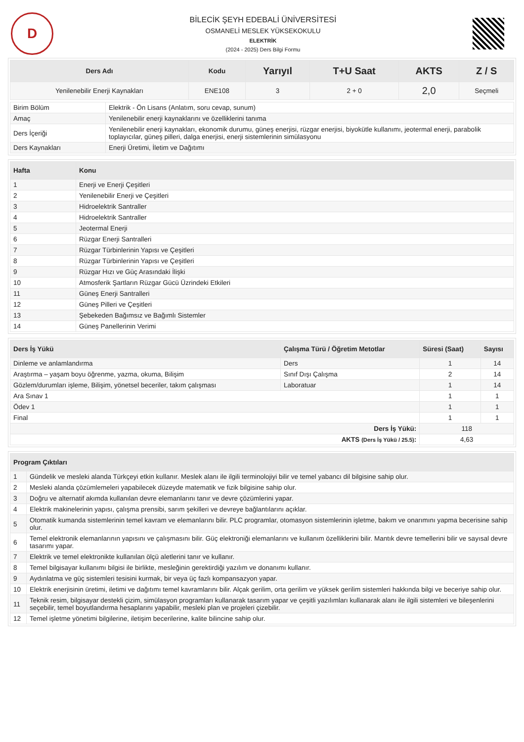D
BİLECİK ŞEYH EDEBALİ ÜNİVERSİTESİ
OSMANELİ MESLEK YÜKSEKOKULU
ELEKTRİK
(2024 - 2025) Ders Bilgi Formu
| Ders Adı | Kodu | Yarıyıl | T+U Saat | AKTS | Z / S |
| --- | --- | --- | --- | --- | --- |
| Yenilenebilir Enerji Kaynakları | ENE108 | 3 | 2 + 0 | 2,0 | Seçmeli |
| Birim Bölüm | Elektrik - Ön Lisans (Anlatım, soru cevap, sunum) |
| Amaç | Yenilenebilir enerji kaynaklarını ve özelliklerini tanıma |
| Ders İçeriği | Yenilenebilir enerji kaynakları, ekonomik durumu, güneş enerjisi, rüzgar enerjisi, biyokütle kullanımı, jeotermal enerji, parabolik toplayıcılar, güneş pilleri, dalga enerjisi, enerji sistemlerinin simülasyonu |
| Ders Kaynakları | Enerji Üretimi, İletim ve Dağıtımı |
| Hafta | Konu |
| --- | --- |
| 1 | Enerji ve Enerji Çeşitleri |
| 2 | Yenilenebilir Enerji ve Çeşitleri |
| 3 | Hidroelektrik Santraller |
| 4 | Hidroelektrik Santraller |
| 5 | Jeotermal Enerji |
| 6 | Rüzgar Enerji Santralleri |
| 7 | Rüzgar Türbinlerinin Yapısı ve Çeşitleri |
| 8 | Rüzgar Türbinlerinin Yapısı ve Çeşitleri |
| 9 | Rüzgar Hızı ve Güç Arasındaki İlişki |
| 10 | Atmosferik Şartların Rüzgar Gücü Üzrindeki Etkileri |
| 11 | Güneş Enerji Santralleri |
| 12 | Güneş Pilleri ve Çeşitleri |
| 13 | Şebekeden Bağımsız ve Bağımlı Sistemler |
| 14 | Güneş Panellerinin Verimi |
| Ders İş Yükü | Çalışma Türü / Öğretim Metotlar | Süresi (Saat) | Sayısı |
| --- | --- | --- | --- |
| Dinleme ve anlamlandırma | Ders | 1 | 14 |
| Araştırma – yaşam boyu öğrenme, yazma, okuma, Bilişim | Sınıf Dışı Çalışma | 2 | 14 |
| Gözlem/durumları işleme, Bilişim, yönetsel beceriler, takım çalışması | Laboratuar | 1 | 14 |
| Ara Sınav 1 | | 1 | 1 |
| Ödev 1 | | 1 | 1 |
| Final | | 1 | 1 |
| Ders İş Yükü: | | 118 | |
| AKTS (Ders İş Yükü / 25.5) : | | 4,63 | |
| Program Çıktıları | |
| --- | --- |
| 1 | Gündelik ve mesleki alanda Türkçeyi etkin kullanır. Meslek alanı ile ilgili terminolojiyi bilir ve temel yabancı dil bilgisine sahip olur. |
| 2 | Mesleki alanda çözümlemeleri yapabilecek düzeyde matematik ve fizik bilgisine sahip olur. |
| 3 | Doğru ve alternatif akımda kullanılan devre elemanlarını tanır ve devre çözümlerini yapar. |
| 4 | Elektrik makinelerinin yapısı, çalışma prensibi, sarım şekilleri ve devreye bağlantılarını açıklar. |
| 5 | Otomatik kumanda sistemlerinin temel kavram ve elemanlarını bilir. PLC programlar, otomasyon sistemlerinin işletme, bakım ve onarımını yapma becerisine sahip olur. |
| 6 | Temel elektronik elemanlarının yapısını ve çalışmasını bilir. Güç elektroniği elemanlarını ve kullanım özelliklerini bilir. Mantık devre temellerini bilir ve sayısal devre tasarımı yapar. |
| 7 | Elektrik ve temel elektronikte kullanılan ölçü aletlerini tanır ve kullanır. |
| 8 | Temel bilgisayar kullanımı bilgisi ile birlikte, mesleğinin gerektirdiği yazılım ve donanımı kullanır. |
| 9 | Aydınlatma ve güç sistemleri tesisini kurmak, bir veya üç fazlı kompansazyon yapar. |
| 10 | Elektrik enerjisinin üretimi, iletimi ve dağıtımı temel kavramlarını bilir. Alçak gerilim, orta gerilim ve yüksek gerilim sistemleri hakkında bilgi ve beceriye sahip olur. |
| 11 | Teknik resim, bilgisayar destekli çizim, simülasyon programları kullanarak tasarım yapar ve çeşitli yazılımları kullanarak alanı ile ilgili sistemleri ve bileşenlerini seçebilir, temel boyutlandırma hesaplarını yapabilir, mesleki plan ve projeleri çizebilir. |
| 12 | Temel işletme yönetimi bilgilerine, iletişim becerilerine, kalite bilincine sahip olur. |